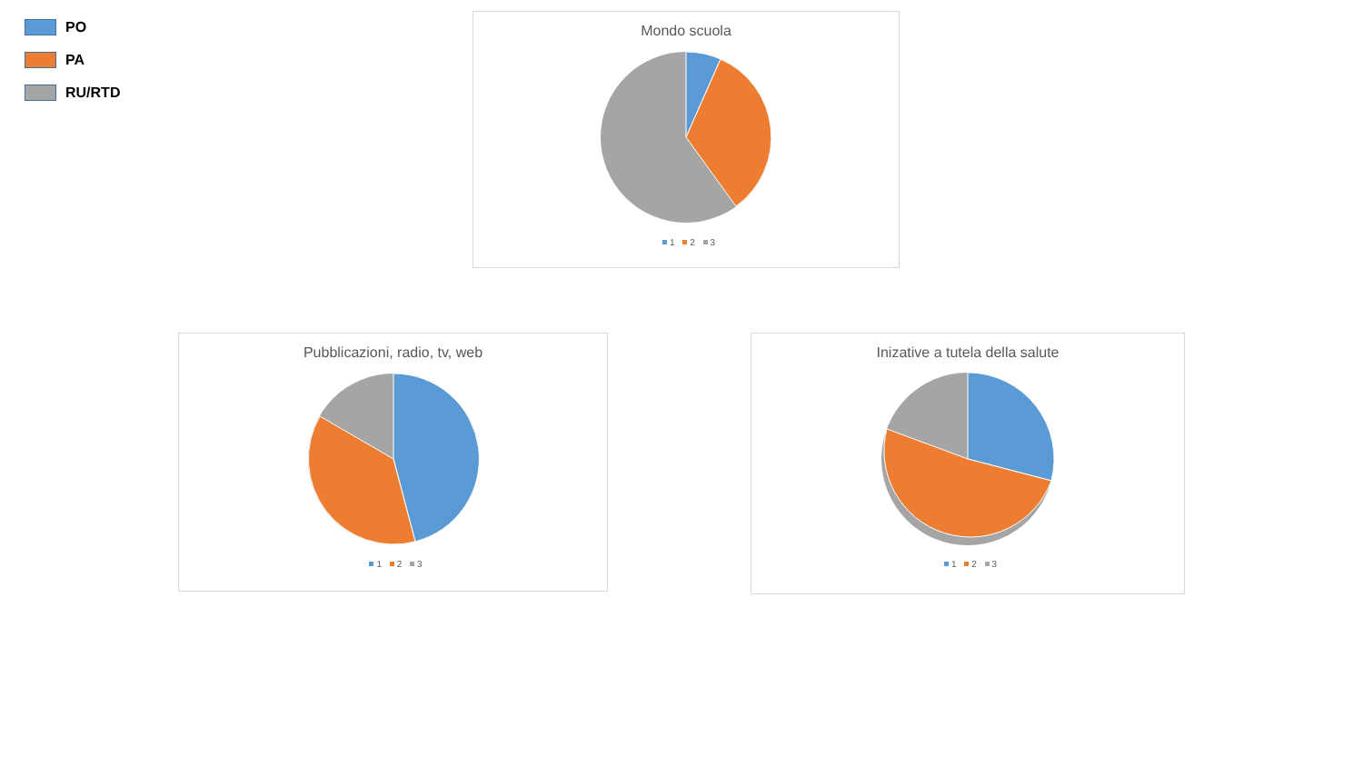PO
PA
RU/RTD
Mondo scuola
1 2 3
Pubblicazioni, radio, tv, web
1 2 3
Inizative a tutela della salute
1 2 3